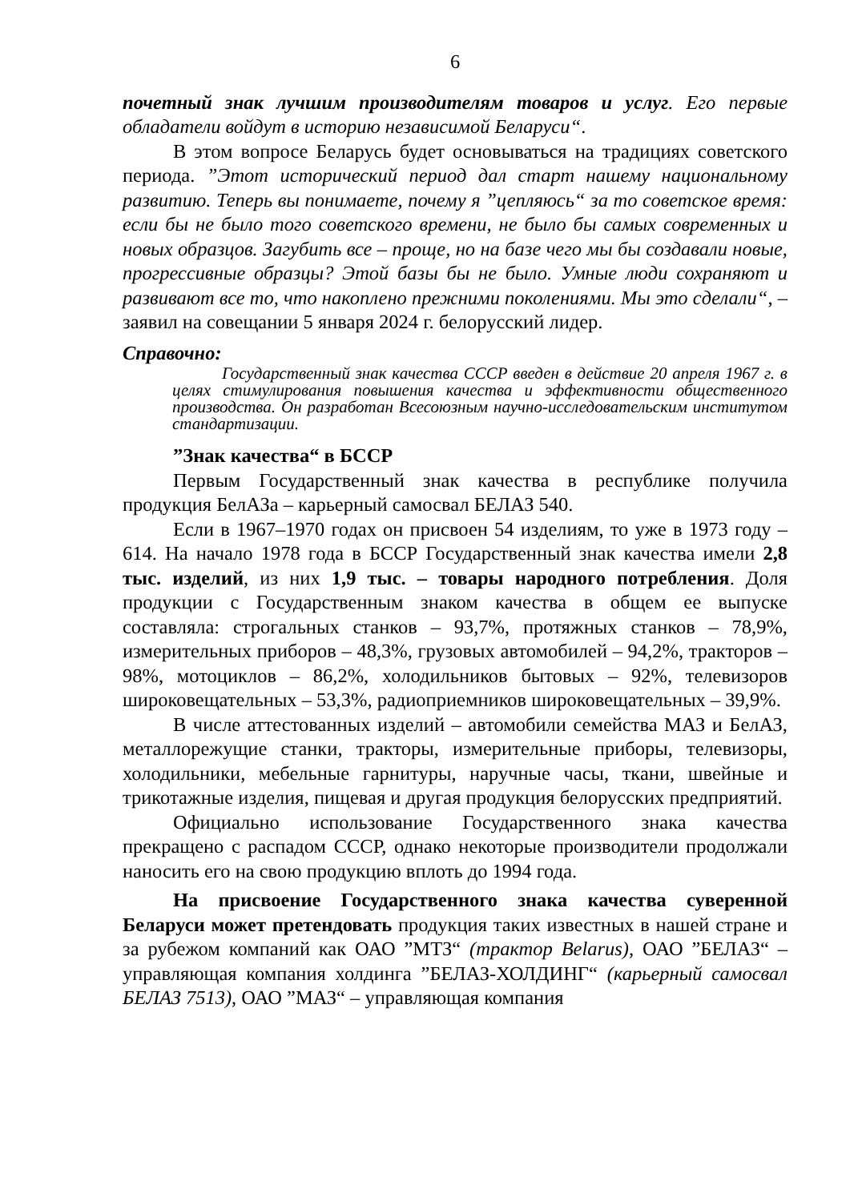6
почетный знак лучшим производителям товаров и услуг. Его первые обладатели войдут в историю независимой Беларуси“.
В этом вопросе Беларусь будет основываться на традициях советского периода. ”Этот исторический период дал старт нашему национальному развитию. Теперь вы понимаете, почему я ”цепляюсь“ за то советское время: если бы не было того советского времени, не было бы самых современных и новых образцов. Загубить все – проще, но на базе чего мы бы создавали новые, прогрессивные образцы? Этой базы бы не было. Умные люди сохраняют и развивают все то, что накоплено прежними поколениями. Мы это сделали“, – заявил на совещании 5 января 2024 г. белорусский лидер.
Справочно:
Государственный знак качества СССР введен в действие 20 апреля 1967 г. в целях стимулирования повышения качества и эффективности общественного производства. Он разработан Всесоюзным научно-исследовательским институтом стандартизации.
”Знак качества“ в БССР
Первым Государственный знак качества в республике получила продукция БелАЗа – карьерный самосвал БЕЛАЗ 540.
Если в 1967–1970 годах он присвоен 54 изделиям, то уже в 1973 году – 614. На начало 1978 года в БССР Государственный знак качества имели 2,8 тыс. изделий, из них 1,9 тыс. – товары народного потребления. Доля продукции с Государственным знаком качества в общем ее выпуске составляла: строгальных станков – 93,7%, протяжных станков – 78,9%, измерительных приборов – 48,3%, грузовых автомобилей – 94,2%, тракторов – 98%, мотоциклов – 86,2%, холодильников бытовых – 92%, телевизоров широковещательных – 53,3%, радиоприемников широковещательных – 39,9%.
В числе аттестованных изделий – автомобили семейства МАЗ и БелАЗ, металлорежущие станки, тракторы, измерительные приборы, телевизоры, холодильники, мебельные гарнитуры, наручные часы, ткани, швейные и трикотажные изделия, пищевая и другая продукция белорусских предприятий.
Официально использование Государственного знака качества прекращено с распадом СССР, однако некоторые производители продолжали наносить его на свою продукцию вплоть до 1994 года.
На присвоение Государственного знака качества суверенной Беларуси может претендовать продукция таких известных в нашей стране и за рубежом компаний как ОАО ”МТЗ“ (трактор Belarus), ОАО ”БЕЛАЗ“ – управляющая компания холдинга ”БЕЛАЗ-ХОЛДИНГ“ (карьерный самосвал БЕЛАЗ 7513), ОАО ”МАЗ“ – управляющая компания